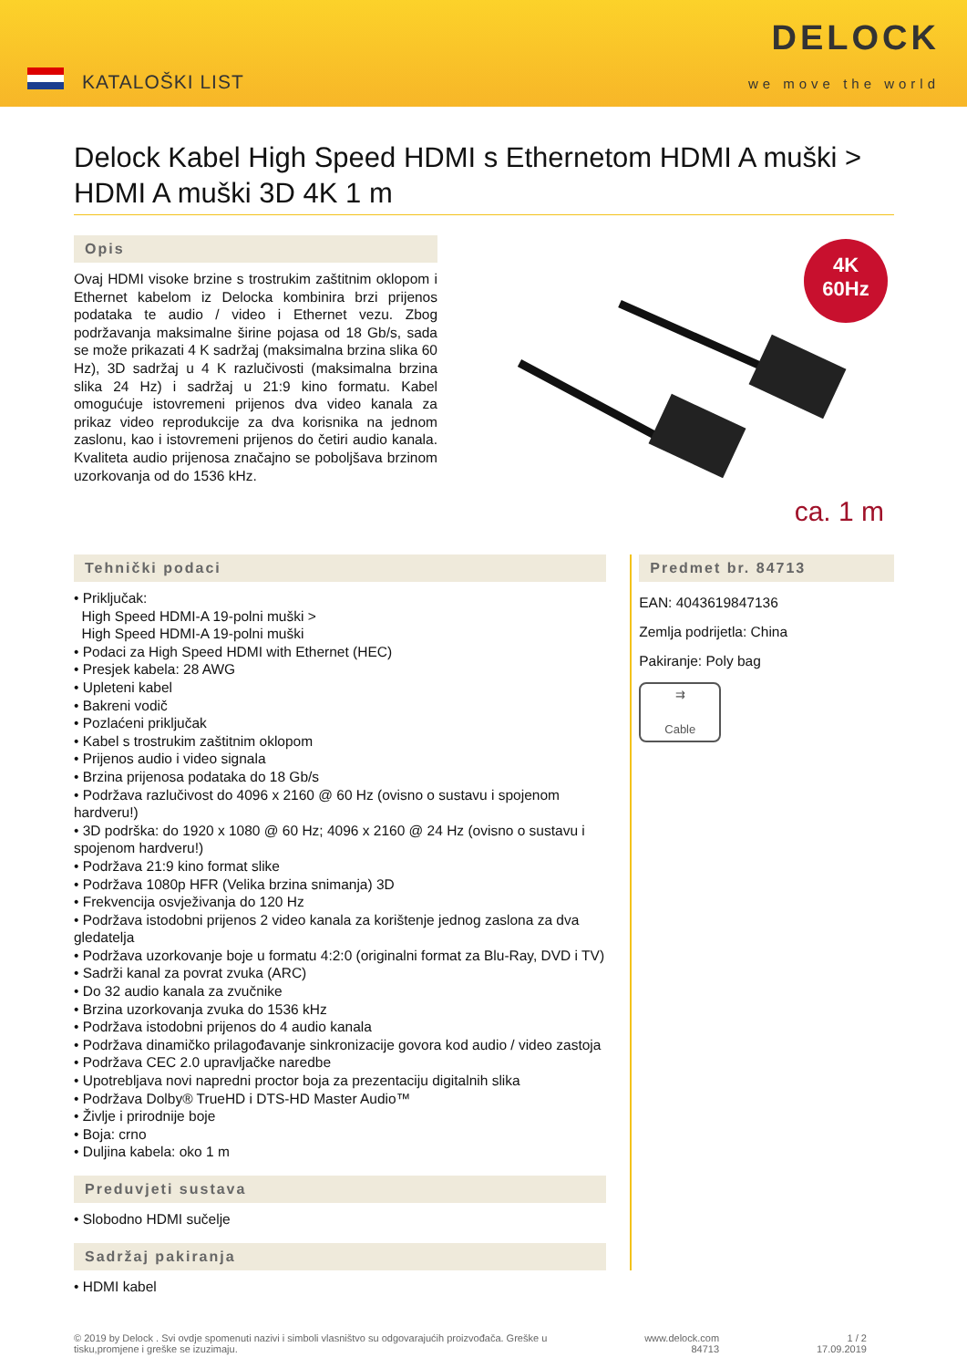KATALOŠKI LIST
DELOCK
we move the world
Delock Kabel High Speed HDMI s Ethernetom HDMI A muški > HDMI A muški 3D 4K 1 m
Opis
Ovaj HDMI visoke brzine s trostrukim zaštitnim oklopom i Ethernet kabelom iz Delocka kombinira brzi prijenos podataka te audio / video i Ethernet vezu. Zbog podržavanja maksimalne širine pojasa od 18 Gb/s, sada se može prikazati 4 K sadržaj (maksimalna brzina slika 60 Hz), 3D sadržaj u 4 K razlučivosti (maksimalna brzina slika 24 Hz) i sadržaj u 21:9 kino formatu. Kabel omogućuje istovremeni prijenos dva video kanala za prikaz video reprodukcije za dva korisnika na jednom zaslonu, kao i istovremeni prijenos do četiri audio kanala. Kvaliteta audio prijenosa značajno se poboljšava brzinom uzorkovanja od do 1536 kHz.
4K
60Hz
ca. 1 m
Tehnički podaci
• Priključak:
High Speed HDMI-A 19-polni muški >
High Speed HDMI-A 19-polni muški
• Podaci za High Speed HDMI with Ethernet (HEC)
• Presjek kabela: 28 AWG
• Upleteni kabel
• Bakreni vodič
• Pozlaćeni priključak
• Kabel s trostrukim zaštitnim oklopom
• Prijenos audio i video signala
• Brzina prijenosa podataka do 18 Gb/s
• Podržava razlučivost do 4096 x 2160 @ 60 Hz (ovisno o sustavu i spojenom hardveru!)
• 3D podrška: do 1920 x 1080 @ 60 Hz; 4096 x 2160 @ 24 Hz (ovisno o sustavu i spojenom hardveru!)
• Podržava 21:9 kino format slike
• Podržava 1080p HFR (Velika brzina snimanja) 3D
• Frekvencija osvježivanja do 120 Hz
• Podržava istodobni prijenos 2 video kanala za korištenje jednog zaslona za dva gledatelja
• Podržava uzorkovanje boje u formatu 4:2:0 (originalni format za Blu-Ray, DVD i TV)
• Sadrži kanal za povrat zvuka (ARC)
• Do 32 audio kanala za zvučnike
• Brzina uzorkovanja zvuka do 1536 kHz
• Podržava istodobni prijenos do 4 audio kanala
• Podržava dinamičko prilagođavanje sinkronizacije govora kod audio / video zastoja
• Podržava CEC 2.0 upravljačke naredbe
• Upotrebljava novi napredni proctor boja za prezentaciju digitalnih slika
• Podržava Dolby® TrueHD i DTS-HD Master Audio™
• Življe i prirodnije boje
• Boja: crno
• Duljina kabela: oko 1 m
Preduvjeti sustava
• Slobodno HDMI sučelje
Sadržaj pakiranja
• HDMI kabel
Predmet br. 84713
EAN: 4043619847136
Zemlja podrijetla: China
Pakiranje: Poly bag
⇉
Cable
© 2019 by Delock . Svi ovdje spomenuti nazivi i simboli vlasništvo su odgovarajućih proizvođača. Greške u
tisku,promjene i greške se izuzimaju.
www.delock.com
84713
1 / 2
17.09.2019